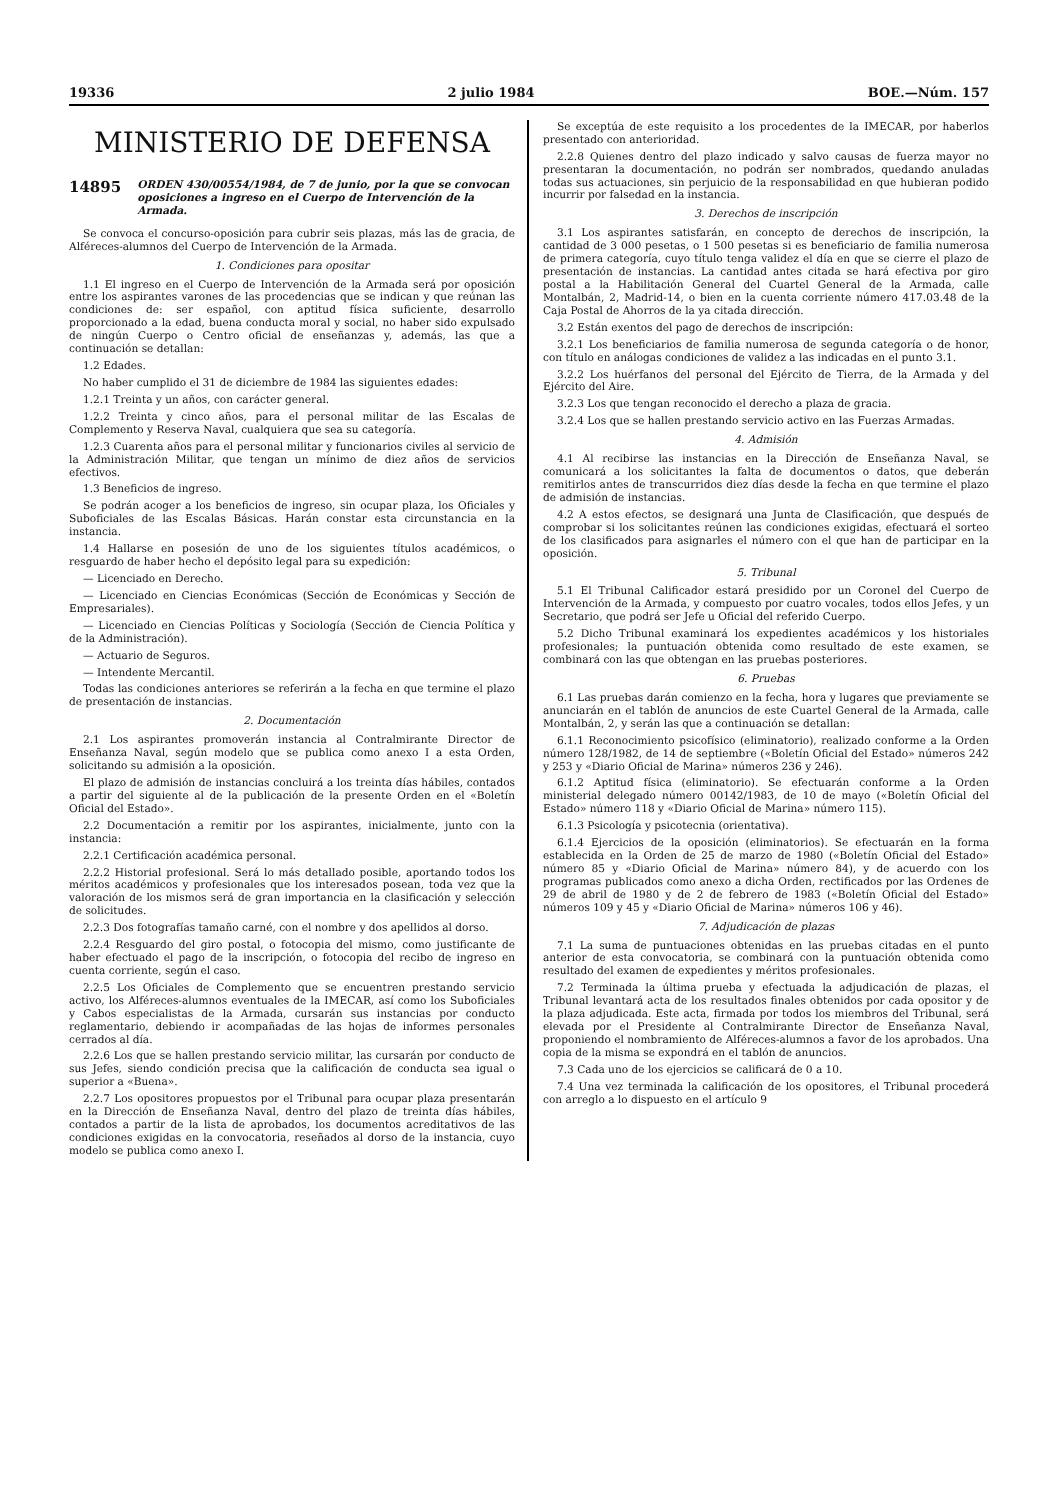19336 2 julio 1984 BOE.—Núm. 157
MINISTERIO DE DEFENSA
14895 ORDEN 430/00554/1984, de 7 de junio, por la que se convocan oposiciones a ingreso en el Cuerpo de Intervención de la Armada.
Se convoca el concurso-oposición para cubrir seis plazas, más las de gracia, de Alféreces-alumnos del Cuerpo de Intervención de la Armada.
1. Condiciones para opositar
1.1 El ingreso en el Cuerpo de Intervención de la Armada será por oposición entre los aspirantes varones de las procedencias que se indican y que reúnan las condiciones de: ser español, con aptitud física suficiente, desarrollo proporcionado a la edad, buena conducta moral y social, no haber sido expulsado de ningún Cuerpo o Centro oficial de enseñanzas y, además, las que a continuación se detallan:
1.2 Edades.
No haber cumplido el 31 de diciembre de 1984 las siguientes edades:
1.2.1 Treinta y un años, con carácter general.
1.2.2 Treinta y cinco años, para el personal militar de las Escalas de Complemento y Reserva Naval, cualquiera que sea su categoría.
1.2.3 Cuarenta años para el personal militar y funcionarios civiles al servicio de la Administración Militar, que tengan un mínimo de diez años de servicios efectivos.
1.3 Beneficios de ingreso.
Se podrán acoger a los beneficios de ingreso, sin ocupar plaza, los Oficiales y Suboficiales de las Escalas Básicas. Harán constar esta circunstancia en la instancia.
1.4 Hallarse en posesión de uno de los siguientes títulos académicos, o resguardo de haber hecho el depósito legal para su expedición:
— Licenciado en Derecho.
— Licenciado en Ciencias Económicas (Sección de Económicas y Sección de Empresariales).
— Licenciado en Ciencias Políticas y Sociología (Sección de Ciencia Política y de la Administración).
— Actuario de Seguros.
— Intendente Mercantil.
Todas las condiciones anteriores se referirán a la fecha en que termine el plazo de presentación de instancias.
2. Documentación
2.1 Los aspirantes promoverán instancia al Contralmirante Director de Enseñanza Naval, según modelo que se publica como anexo I a esta Orden, solicitando su admisión a la oposición.
El plazo de admisión de instancias concluirá a los treinta días hábiles, contados a partir del siguiente al de la publicación de la presente Orden en el «Boletín Oficial del Estado».
2.2 Documentación a remitir por los aspirantes, inicialmente, junto con la instancia:
2.2.1 Certificación académica personal.
2.2.2 Historial profesional. Será lo más detallado posible, aportando todos los méritos académicos y profesionales que los interesados posean, toda vez que la valoración de los mismos será de gran importancia en la clasificación y selección de solicitudes.
2.2.3 Dos fotografías tamaño carné, con el nombre y dos apellidos al dorso.
2.2.4 Resguardo del giro postal, o fotocopia del mismo, como justificante de haber efectuado el pago de la inscripción, o fotocopia del recibo de ingreso en cuenta corriente, según el caso.
2.2.5 Los Oficiales de Complemento que se encuentren prestando servicio activo, los Alféreces-alumnos eventuales de la IMECAR, así como los Suboficiales y Cabos especialistas de la Armada, cursarán sus instancias por conducto reglamentario, debiendo ir acompañadas de las hojas de informes personales cerrados al día.
2.2.6 Los que se hallen prestando servicio militar, las cursarán por conducto de sus Jefes, siendo condición precisa que la calificación de conducta sea igual o superior a «Buena».
2.2.7 Los opositores propuestos por el Tribunal para ocupar plaza presentarán en la Dirección de Enseñanza Naval, dentro del plazo de treinta días hábiles, contados a partir de la lista de aprobados, los documentos acreditativos de las condiciones exigidas en la convocatoria, reseñados al dorso de la instancia, cuyo modelo se publica como anexo I.
Se exceptúa de este requisito a los procedentes de la IMECAR, por haberlos presentado con anterioridad.
2.2.8 Quienes dentro del plazo indicado y salvo causas de fuerza mayor no presentaran la documentación, no podrán ser nombrados, quedando anuladas todas sus actuaciones, sin perjuicio de la responsabilidad en que hubieran podido incurrir por falsedad en la instancia.
3. Derechos de inscripción
3.1 Los aspirantes satisfarán, en concepto de derechos de inscripción, la cantidad de 3 000 pesetas, o 1 500 pesetas si es beneficiario de familia numerosa de primera categoría, cuyo título tenga validez el día en que se cierre el plazo de presentación de instancias. La cantidad antes citada se hará efectiva por giro postal a la Habilitación General del Cuartel General de la Armada, calle Montalbán, 2, Madrid-14, o bien en la cuenta corriente número 417.03.48 de la Caja Postal de Ahorros de la ya citada dirección.
3.2 Están exentos del pago de derechos de inscripción:
3.2.1 Los beneficiarios de familia numerosa de segunda categoría o de honor, con título en análogas condiciones de validez a las indicadas en el punto 3.1.
3.2.2 Los huérfanos del personal del Ejército de Tierra, de la Armada y del Ejército del Aire.
3.2.3 Los que tengan reconocido el derecho a plaza de gracia.
3.2.4 Los que se hallen prestando servicio activo en las Fuerzas Armadas.
4. Admisión
4.1 Al recibirse las instancias en la Dirección de Enseñanza Naval, se comunicará a los solicitantes la falta de documentos o datos, que deberán remitirlos antes de transcurridos diez días desde la fecha en que termine el plazo de admisión de instancias.
4.2 A estos efectos, se designará una Junta de Clasificación, que después de comprobar si los solicitantes reúnen las condiciones exigidas, efectuará el sorteo de los clasificados para asignarles el número con el que han de participar en la oposición.
5. Tribunal
5.1 El Tribunal Calificador estará presidido por un Coronel del Cuerpo de Intervención de la Armada, y compuesto por cuatro vocales, todos ellos Jefes, y un Secretario, que podrá ser Jefe u Oficial del referido Cuerpo.
5.2 Dicho Tribunal examinará los expedientes académicos y los historiales profesionales; la puntuación obtenida como resultado de este examen, se combinará con las que obtengan en las pruebas posteriores.
6. Pruebas
6.1 Las pruebas darán comienzo en la fecha, hora y lugares que previamente se anunciarán en el tablón de anuncios de este Cuartel General de la Armada, calle Montalbán, 2, y serán las que a continuación se detallan:
6.1.1 Reconocimiento psicofísico (eliminatorio), realizado conforme a la Orden número 128/1982, de 14 de septiembre («Boletín Oficial del Estado» números 242 y 253 y «Diario Oficial de Marina» números 236 y 246).
6.1.2 Aptitud física (eliminatorio). Se efectuarán conforme a la Orden ministerial delegado número 00142/1983, de 10 de mayo («Boletín Oficial del Estado» número 118 y «Diario Oficial de Marina» número 115).
6.1.3 Psicología y psicotecnia (orientativa).
6.1.4 Ejercicios de la oposición (eliminatorios). Se efectuarán en la forma establecida en la Orden de 25 de marzo de 1980 («Boletín Oficial del Estado» número 85 y «Diario Oficial de Marina» número 84), y de acuerdo con los programas publicados como anexo a dicha Orden, rectificados por las Ordenes de 29 de abril de 1980 y de 2 de febrero de 1983 («Boletín Oficial del Estado» números 109 y 45 y «Diario Oficial de Marina» números 106 y 46).
7. Adjudicación de plazas
7.1 La suma de puntuaciones obtenidas en las pruebas citadas en el punto anterior de esta convocatoria, se combinará con la puntuación obtenida como resultado del examen de expedientes y méritos profesionales.
7.2 Terminada la última prueba y efectuada la adjudicación de plazas, el Tribunal levantará acta de los resultados finales obtenidos por cada opositor y de la plaza adjudicada. Este acta, firmada por todos los miembros del Tribunal, será elevada por el Presidente al Contralmirante Director de Enseñanza Naval, proponiendo el nombramiento de Alféreces-alumnos a favor de los aprobados. Una copia de la misma se expondrá en el tablón de anuncios.
7.3 Cada uno de los ejercicios se calificará de 0 a 10.
7.4 Una vez terminada la calificación de los opositores, el Tribunal procederá con arreglo a lo dispuesto en el artículo 9